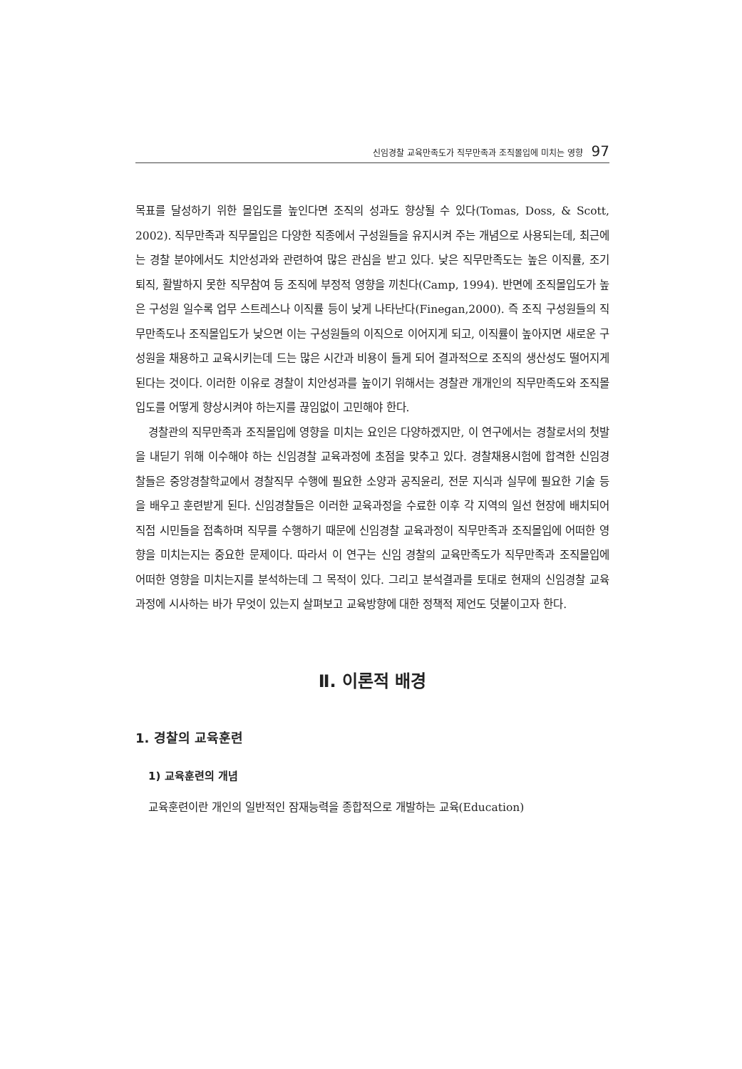신임경찰 교육만족도가 직무만족과 조직몰입에 미치는 영향 97
목표를 달성하기 위한 몰입도를 높인다면 조직의 성과도 향상될 수 있다(Tomas, Doss, & Scott, 2002). 직무만족과 직무몰입은 다양한 직종에서 구성원들을 유지시켜 주는 개념으로 사용되는데, 최근에는 경찰 분야에서도 치안성과와 관련하여 많은 관심을 받고 있다. 낮은 직무만족도는 높은 이직률, 조기 퇴직, 활발하지 못한 직무참여 등 조직에 부정적 영향을 끼친다(Camp, 1994). 반면에 조직몰입도가 높은 구성원 일수록 업무 스트레스나 이직률 등이 낮게 나타난다(Finegan,2000). 즉 조직 구성원들의 직무만족도나 조직몰입도가 낮으면 이는 구성원들의 이직으로 이어지게 되고, 이직률이 높아지면 새로운 구성원을 채용하고 교육시키는데 드는 많은 시간과 비용이 들게 되어 결과적으로 조직의 생산성도 떨어지게 된다는 것이다. 이러한 이유로 경찰이 치안성과를 높이기 위해서는 경찰관 개개인의 직무만족도와 조직몰입도를 어떻게 향상시켜야 하는지를 끊임없이 고민해야 한다.
경찰관의 직무만족과 조직몰입에 영향을 미치는 요인은 다양하겠지만, 이 연구에서는 경찰로서의 첫발을 내딛기 위해 이수해야 하는 신임경찰 교육과정에 초점을 맞추고 있다. 경찰채용시험에 합격한 신임경찰들은 중앙경찰학교에서 경찰직무 수행에 필요한 소양과 공직윤리, 전문 지식과 실무에 필요한 기술 등을 배우고 훈련받게 된다. 신임경찰들은 이러한 교육과정을 수료한 이후 각 지역의 일선 현장에 배치되어 직접 시민들을 접촉하며 직무를 수행하기 때문에 신임경찰 교육과정이 직무만족과 조직몰입에 어떠한 영향을 미치는지는 중요한 문제이다. 따라서 이 연구는 신임 경찰의 교육만족도가 직무만족과 조직몰입에 어떠한 영향을 미치는지를 분석하는데 그 목적이 있다. 그리고 분석결과를 토대로 현재의 신임경찰 교육과정에 시사하는 바가 무엇이 있는지 살펴보고 교육방향에 대한 정책적 제언도 덧붙이고자 한다.
Ⅱ. 이론적 배경
1. 경찰의 교육훈련
1) 교육훈련의 개념
교육훈련이란 개인의 일반적인 잠재능력을 종합적으로 개발하는 교육(Education)